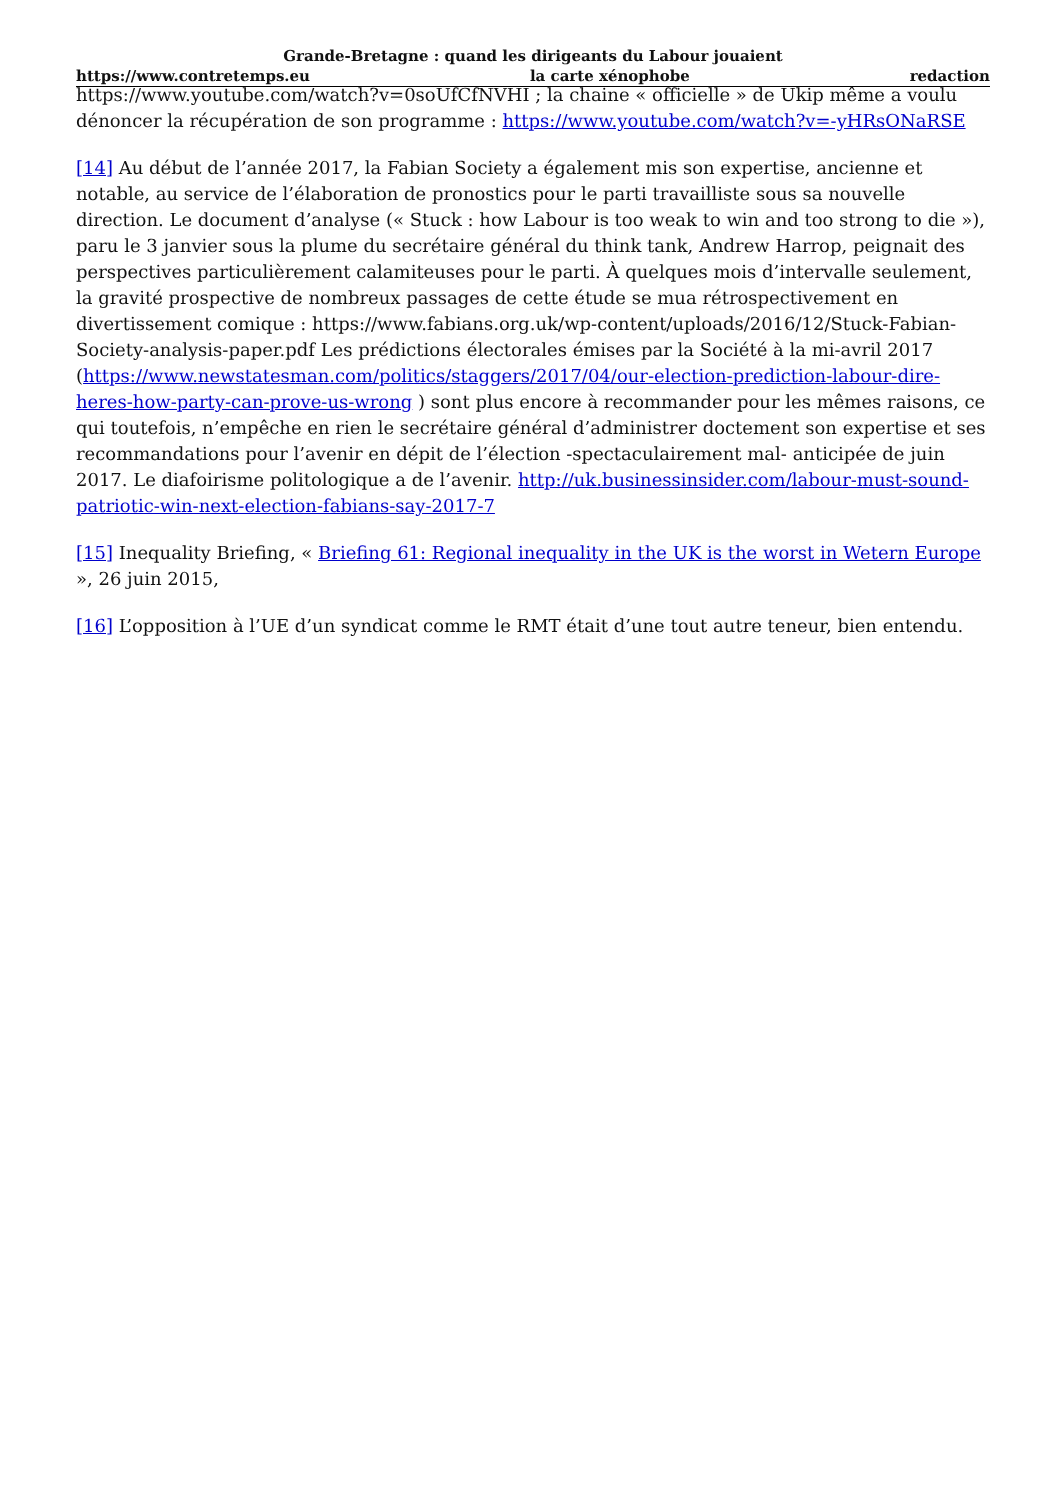Grande-Bretagne : quand les dirigeants du Labour jouaient
https://www.contretemps.eu la carte xénophobe redaction
https://www.youtube.com/watch?v=0soUfCfNVHI ; la chaine « officielle » de Ukip même a voulu dénoncer la récupération de son programme : https://www.youtube.com/watch?v=-yHRsONaRSE
[14] Au début de l’année 2017, la Fabian Society a également mis son expertise, ancienne et notable, au service de l’élaboration de pronostics pour le parti travailliste sous sa nouvelle direction. Le document d’analyse (« Stuck : how Labour is too weak to win and too strong to die »), paru le 3 janvier sous la plume du secrétaire général du think tank, Andrew Harrop, peignait des perspectives particulièrement calamiteuses pour le parti. À quelques mois d’intervalle seulement, la gravité prospective de nombreux passages de cette étude se mua rétrospectivement en divertissement comique : https://www.fabians.org.uk/wp-content/uploads/2016/12/Stuck-Fabian-Society-analysis-paper.pdf Les prédictions électorales émises par la Société à la mi-avril 2017 (https://www.newstatesman.com/politics/staggers/2017/04/our-election-prediction-labour-dire-heres-how-party-can-prove-us-wrong ) sont plus encore à recommander pour les mêmes raisons, ce qui toutefois, n’empêche en rien le secrétaire général d’administrer doctement son expertise et ses recommandations pour l’avenir en dépit de l’élection -spectaculairement mal- anticipée de juin 2017. Le diafoirisme politologique a de l’avenir. http://uk.businessinsider.com/labour-must-sound-patriotic-win-next-election-fabians-say-2017-7
[15] Inequality Briefing, « Briefing 61: Regional inequality in the UK is the worst in Wetern Europe », 26 juin 2015,
[16] L’opposition à l’UE d’un syndicat comme le RMT était d’une tout autre teneur, bien entendu.